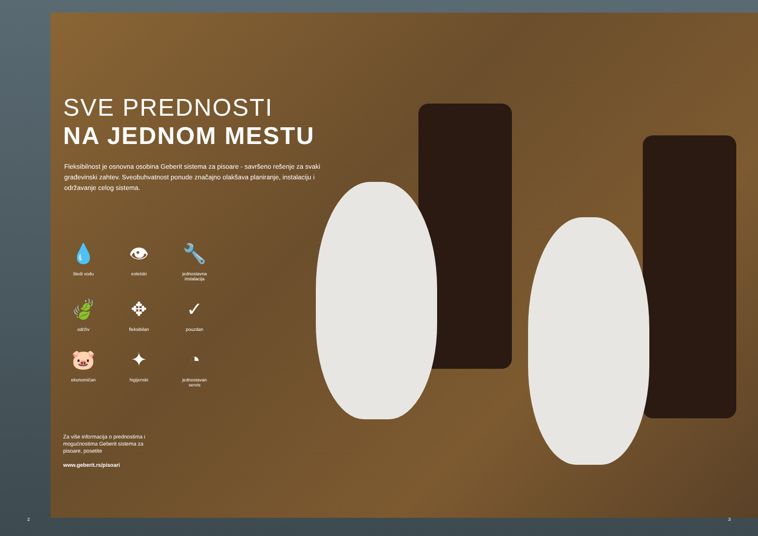SVE PREDNOSTI
NA JEDNOM MESTU
Fleksibilnost je osnovna osobina Geberit sistema za pisoare - savršeno rešenje za svaki građevinski zahtev. Sveobuhvatnost ponude značajno olakšava planiranje, instalaciju i održavanje celog sistema.
💧
štedi vodu
👁
estetski
🔧
jednostavna
instalacija
🍃
održiv
✥
fleksibilan
✓
pouzdan
🐷
ekonomičan
✦
higijenski
◔
jednostavan
servis
Za više informacija o prednostima i mogućnostima Geberit sistema za pisoare, posetite
www.geberit.rs/pisoari
2 3